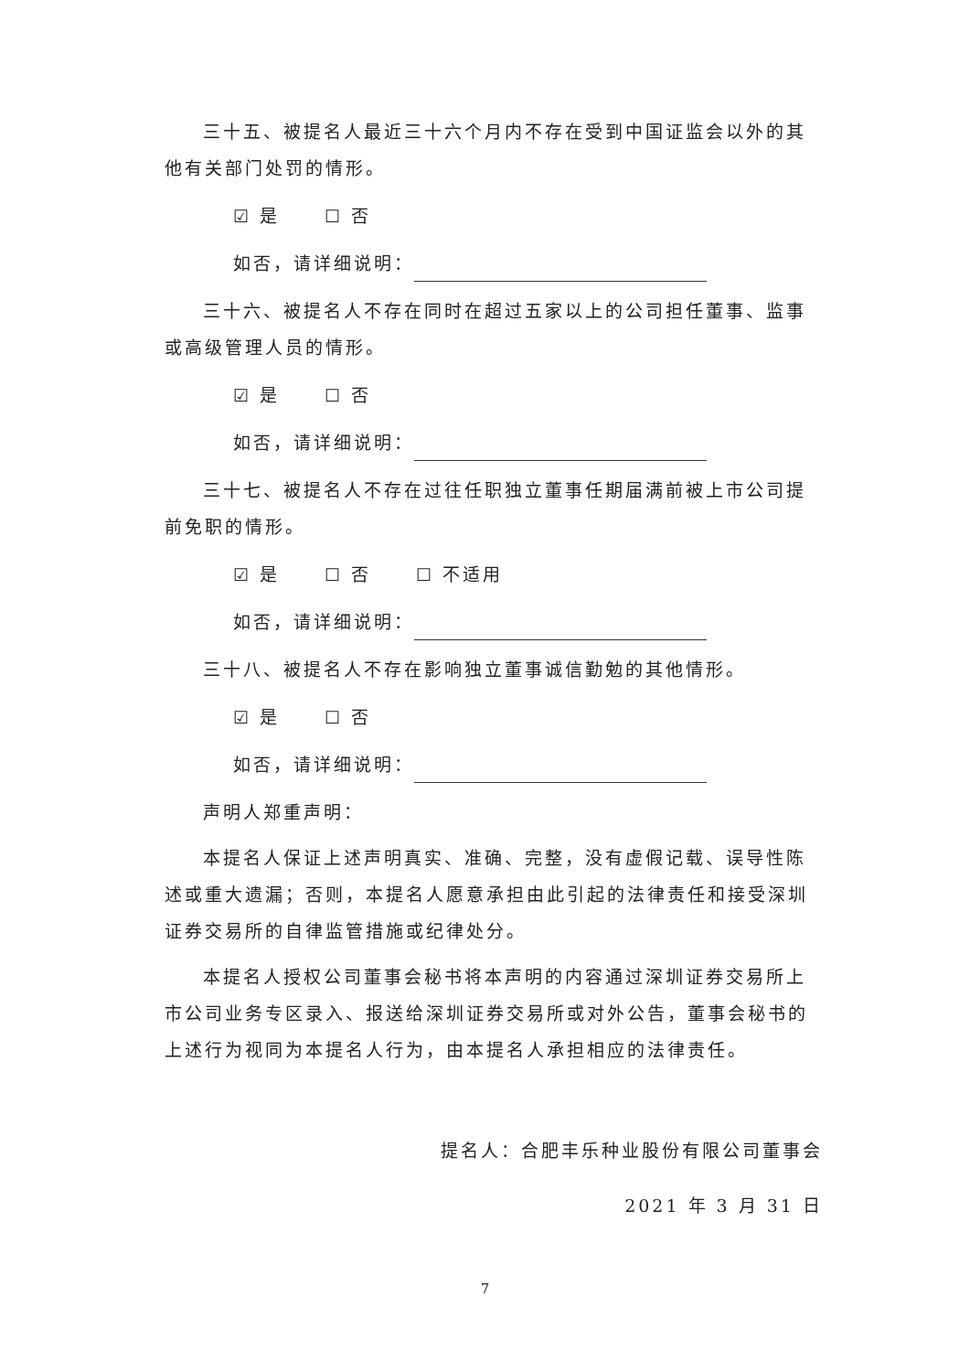三十五、被提名人最近三十六个月内不存在受到中国证监会以外的其他有关部门处罚的情形。
☑ 是 ☐ 否
如否，请详细说明：
三十六、被提名人不存在同时在超过五家以上的公司担任董事、监事或高级管理人员的情形。
☑ 是 ☐ 否
如否，请详细说明：
三十七、被提名人不存在过往任职独立董事任期届满前被上市公司提前免职的情形。
☑ 是 ☐ 否 ☐ 不适用
如否，请详细说明：
三十八、被提名人不存在影响独立董事诚信勤勉的其他情形。
☑ 是 ☐ 否
如否，请详细说明：
声明人郑重声明：
本提名人保证上述声明真实、准确、完整，没有虚假记载、误导性陈述或重大遗漏；否则，本提名人愿意承担由此引起的法律责任和接受深圳证券交易所的自律监管措施或纪律处分。
本提名人授权公司董事会秘书将本声明的内容通过深圳证券交易所上市公司业务专区录入、报送给深圳证券交易所或对外公告，董事会秘书的上述行为视同为本提名人行为，由本提名人承担相应的法律责任。
提名人：合肥丰乐种业股份有限公司董事会
2021 年 3 月 31 日
7